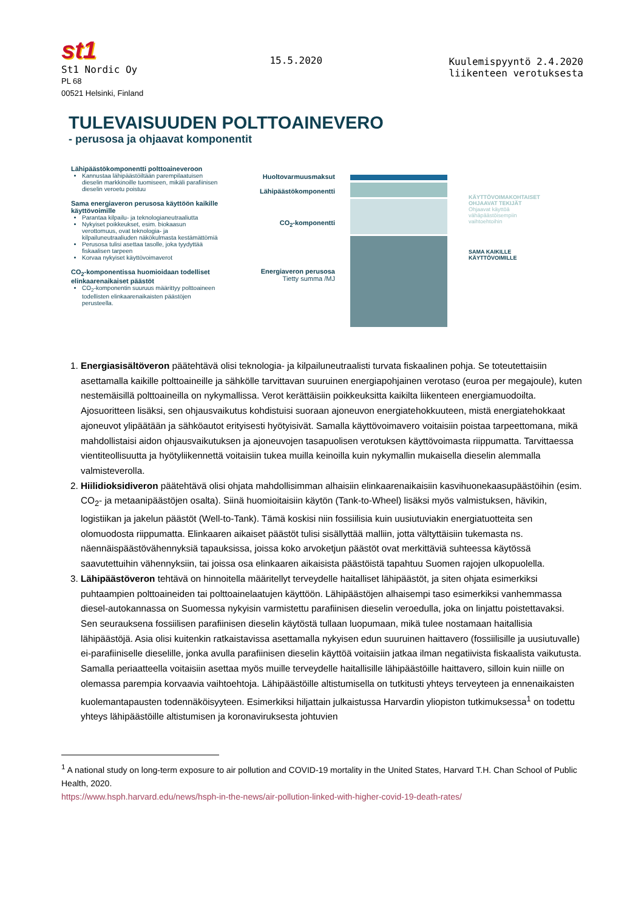st1
St1 Nordic Oy
PL 68
00521 Helsinki, Finland
15.5.2020 Kuulemispyyntö 2.4.2020
liikenteen verotuksesta
TULEVAISUUDEN POLTTOAINEVERO
- perusosa ja ohjaavat komponentit
Lähipäästökomponentti polttoaineveroon
Kannustaa lähipäästöiltään parempilaatuisen dieselin markkinoille tuomiseen, mikäli parafiinisen dieselin veroetu poistuu
Sama energiaveron perusosa käyttöön kaikille käyttövoimille
Parantaa kilpailu- ja teknologianeutraaliutta
Nykyiset poikkeukset, esim. biokaasun verottomuus, ovat teknologia- ja kilpailuneutraaliuden näkökulmasta kestämättömiä
Perusosa tulisi asettaa tasolle, joka tyydyttää fiskaalisen tarpeen
Korvaa nykyiset käyttövoimaverot
CO<sub>2</sub>-komponentissa huomioidaan todelliset elinkaarenaikaiset päästöt
CO<sub>2</sub>-komponentin suuruus määrittyy polttoaineen todellisten elinkaarenaikaisten päästöjen perusteella.
Huoltovarmuusmaksut
Lähipäästökomponentti
CO<sub>2</sub>-komponentti
Energiaveron perusosa
Tietty summa /MJ
KÄYTTÖVOIMAKOHTAISET
OHJAAVAT TEKIJÄT
Ohjaavat käyttöä
vähäpäästöisempiin
vaihtoehtoihin
SAMA KAIKILLE
KÄYTTÖVOIMILLE
1. Energiasisältöveron päätehtävä olisi teknologia- ja kilpailuneutraalisti turvata fiskaalinen pohja. Se toteutettaisiin asettamalla kaikille polttoaineille ja sähkölle tarvittavan suuruinen energiapohjainen verotaso (euroa per megajoule), kuten nestemäisillä polttoaineilla on nykymallissa. Verot kerättäisiin poikkeuksitta kaikilta liikenteen energiamuodoilta. Ajosuoritteen lisäksi, sen ohjausvaikutus kohdistuisi suoraan ajoneuvon energiatehokkuuteen, mistä energiatehokkaat ajoneuvot ylipäätään ja sähköautot erityisesti hyötyisivät. Samalla käyttövoimavero voitaisiin poistaa tarpeettomana, mikä mahdollistaisi aidon ohjausvaikutuksen ja ajoneuvojen tasapuolisen verotuksen käyttövoimasta riippumatta. Tarvittaessa vientiteollisuutta ja hyötyliikennettä voitaisiin tukea muilla keinoilla kuin nykymallin mukaisella dieselin alemmalla valmisteverolla.
2. Hiilidioksidiveron päätehtävä olisi ohjata mahdollisimman alhaisiin elinkaarenaikaisiin kasvihuonekaasupäästöihin (esim. CO<sub>2</sub>- ja metaanipäästöjen osalta). Siinä huomioitaisiin käytön (Tank-to-Wheel) lisäksi myös valmistuksen, hävikin, logistiikan ja jakelun päästöt (Well-to-Tank). Tämä koskisi niin fossiilisia kuin uusiutuviakin energiatuotteita sen olomuodosta riippumatta. Elinkaaren aikaiset päästöt tulisi sisällyttää malliin, jotta vältyttäisiin tukemasta ns. näennäispäästövähennyksiä tapauksissa, joissa koko arvoketjun päästöt ovat merkittäviä suhteessa käytössä saavutettuihin vähennyksiin, tai joissa osa elinkaaren aikaisista päästöistä tapahtuu Suomen rajojen ulkopuolella.
3. Lähipäästöveron tehtävä on hinnoitella määritellyt terveydelle haitalliset lähipäästöt, ja siten ohjata esimerkiksi puhtaampien polttoaineiden tai polttoainelaatujen käyttöön. Lähipäästöjen alhaisempi taso esimerkiksi vanhemmassa diesel-autokannassa on Suomessa nykyisin varmistettu parafiinisen dieselin veroedulla, joka on linjattu poistettavaksi. Sen seurauksena fossiilisen parafiinisen dieselin käytöstä tullaan luopumaan, mikä tulee nostamaan haitallisia lähipäästöjä. Asia olisi kuitenkin ratkaistavissa asettamalla nykyisen edun suuruinen haittavero (fossiilisille ja uusiutuvalle) ei-parafiiniselle dieselille, jonka avulla parafiinisen dieselin käyttöä voitaisiin jatkaa ilman negatiivista fiskaalista vaikutusta. Samalla periaatteella voitaisiin asettaa myös muille terveydelle haitallisille lähipäästöille haittavero, silloin kuin niille on olemassa parempia korvaavia vaihtoehtoja. Lähipäästöille altistumisella on tutkitusti yhteys terveyteen ja ennenaikaisten kuolemantapausten todennäköisyyteen. Esimerkiksi hiljattain julkaistussa Harvardin yliopiston tutkimuksessa<sup>1</sup> on todettu yhteys lähipäästöille altistumisen ja koronaviruksesta johtuvien
<sup>1</sup> A national study on long-term exposure to air pollution and COVID-19 mortality in the United States, Harvard T.H. Chan School of Public Health, 2020.
https://www.hsph.harvard.edu/news/hsph-in-the-news/air-pollution-linked-with-higher-covid-19-death-rates/